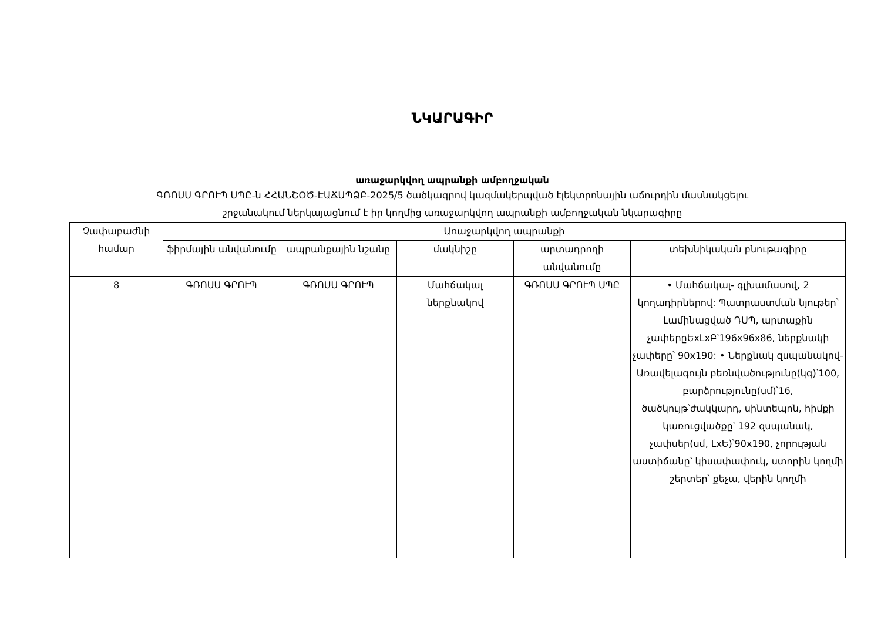ՆԿԱՐԱԳԻՐ
առաջարկվող ապրանքի ամբողջական
ԳՌՈՍՍ ԳՐՈՒՊ ՍՊԸ-ն ՀՀԱՆՇՕԾ-ԷԱՃԱՊՁԲ-2025/5 ծածկագրով կազմակերպված էլեկտրոնային աճուրդին մասնակցելու
շրջանակում ներկայացնում է իր կողմից առաջարկվող ապրանքի ամբողջական նկարագիրը
| Չափաբաժնի համար | Առաջարկվող ապրանքի | | | | |
| --- | --- | --- | --- | --- | --- |
| | ֆիրմային անվանումը | ապրանքային նշանը | մակնիշը | արտադրողի անվանումը | տեխնիկական բնութագիրը |
| 8 | ԳՌՈՍՍ ԳՐՈՒՊ | ԳՌՈՍՍ ԳՐՈՒՊ | Մահճակալ ներքնակով | ԳՌՈՍՍ ԳՐՈՒՊ ՍՊԸ | • Մահճակալ- գլխամասով, 2 կողադիրներով: Պատրաստման նյութեր՝ Լամինացված ԴՍՊ, արտաքին չափերըԵxԼxԲ՝196x96x86, ներքնակի չափերը՝ 90x190: • Ներքնակ զսպանակով- Առավելագույն բեռնվածությունը(կգ)՝100, բարձրությունը(սմ)՝16, ծածկույթ՝ժակկարդ, սինտեպոն, հիմքի կառուցվածքը՝ 192 զսպանակ, չափսեր(սմ, ԼxԵ)՝90x190, չորության աստիճանը՝ կիսափափուկ, ստորին կողմի շերտեր՝ քեչա, վերին կողմի |